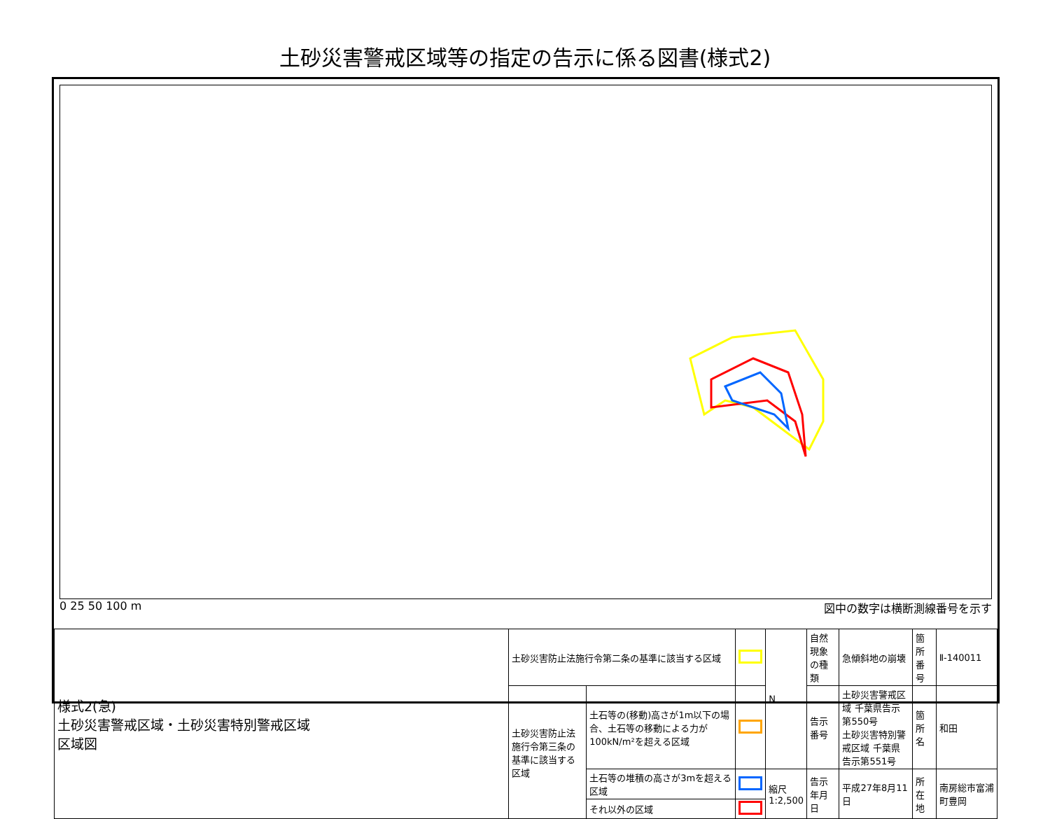土砂災害警戒区域等の指定の告示に係る図書(様式2)
0 25 50 100 m 図中の数字は横断測線番号を示す
| 様式2(急) 土砂災害警戒区域・土砂災害特別警戒区域 区域図 | 土砂災害防止法施行令第二条の基準に該当する区域 | | | N | 自然現象の種類 | 急傾斜地の崩壊 | 箇所番号 | Ⅱ-140011 |
| | 土砂災害防止法施行令第三条の基準に該当する区域 | 土石等の(移動)高さが1m以下の場合、土石等の移動による力が100kN/m²を超える区域 | | | 告示番号 | 土砂災害警戒区域 千葉県告示第550号 土砂災害特別警戒区域 千葉県告示第551号 | 箇所名 | 和田 |
| | | 土石等の堆積の高さが3mを超える区域 | | 縮尺 1:2,500 | 告示年月日 | 平成27年8月11日 | 所在地 | 南房総市富浦町豊岡 |
| | | それ以外の区域 | | | | | | |